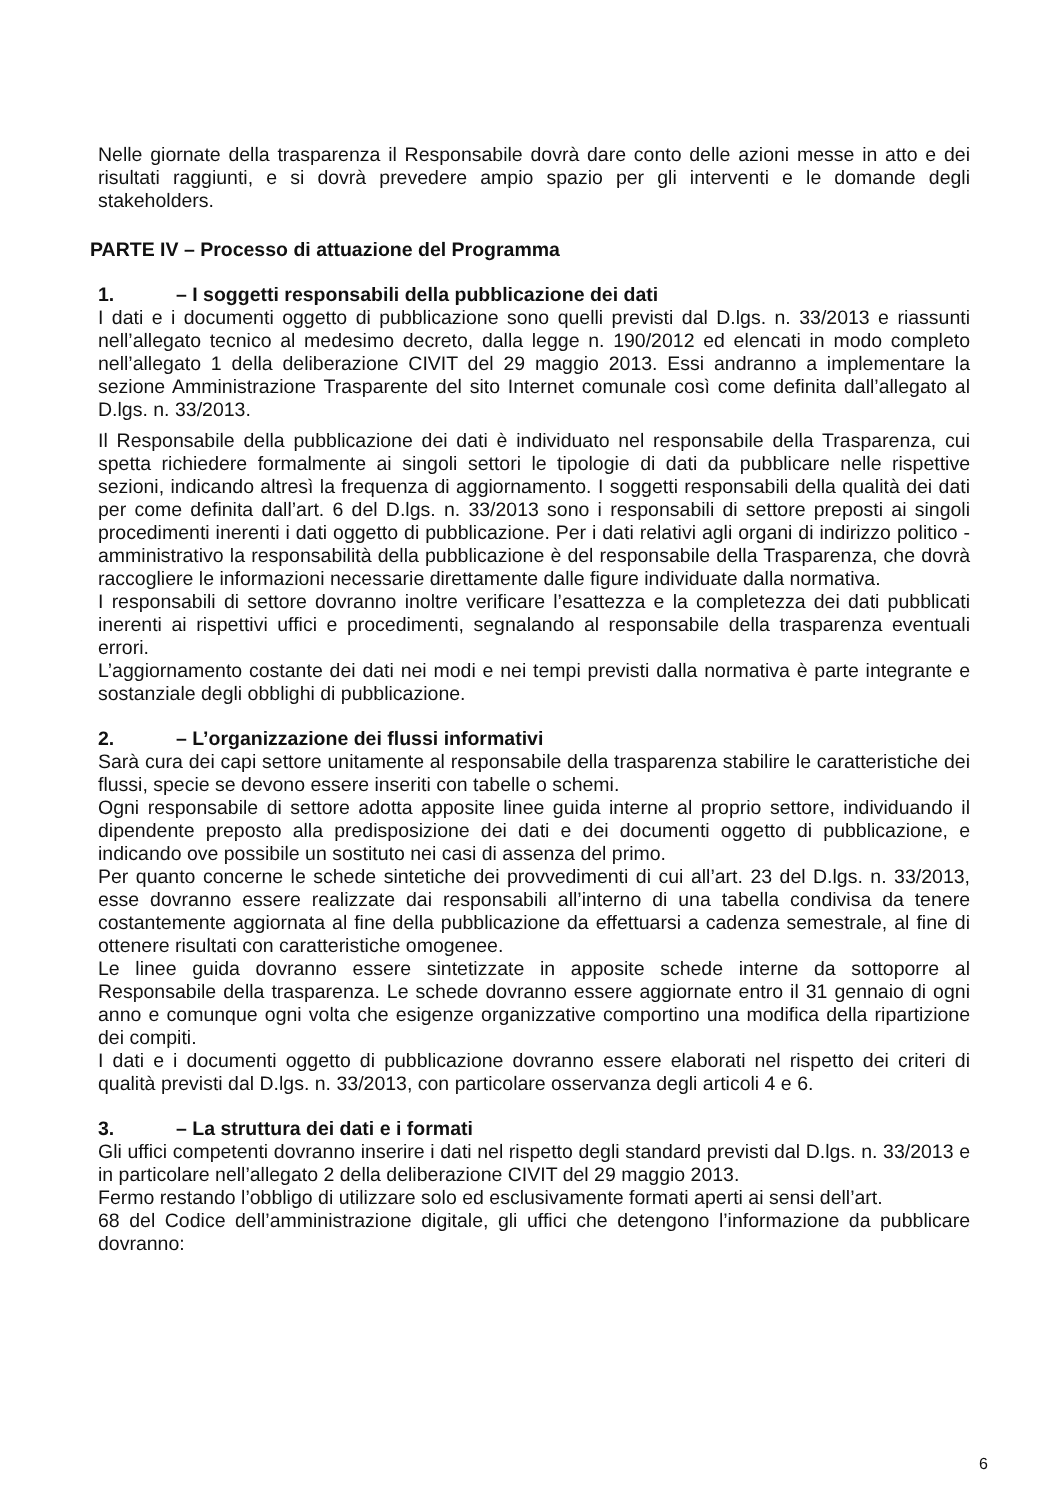Nelle giornate della trasparenza il Responsabile dovrà dare conto delle azioni messe in atto e dei risultati raggiunti, e si dovrà prevedere ampio spazio per gli interventi e le domande degli stakeholders.
PARTE IV – Processo di attuazione del Programma
1. – I soggetti responsabili della pubblicazione dei dati
I dati e i documenti oggetto di pubblicazione sono quelli previsti dal D.lgs. n. 33/2013 e riassunti nell’allegato tecnico al medesimo decreto, dalla legge n. 190/2012 ed elencati in modo completo nell’allegato 1 della deliberazione CIVIT del 29 maggio 2013. Essi andranno a implementare la sezione Amministrazione Trasparente del sito Internet comunale così come definita dall’allegato al D.lgs. n. 33/2013.
Il Responsabile della pubblicazione dei dati è individuato nel responsabile della Trasparenza, cui spetta richiedere formalmente ai singoli settori le tipologie di dati da pubblicare nelle rispettive sezioni, indicando altresì la frequenza di aggiornamento. I soggetti responsabili della qualità dei dati per come definita dall’art. 6 del D.lgs. n. 33/2013 sono i responsabili di settore preposti ai singoli procedimenti inerenti i dati oggetto di pubblicazione. Per i dati relativi agli organi di indirizzo politico - amministrativo la responsabilità della pubblicazione è del responsabile della Trasparenza, che dovrà raccogliere le informazioni necessarie direttamente dalle figure individuate dalla normativa.
I responsabili di settore dovranno inoltre verificare l’esattezza e la completezza dei dati pubblicati inerenti ai rispettivi uffici e procedimenti, segnalando al responsabile della trasparenza eventuali errori.
L’aggiornamento costante dei dati nei modi e nei tempi previsti dalla normativa è parte integrante e sostanziale degli obblighi di pubblicazione.
2. – L’organizzazione dei flussi informativi
Sarà cura dei capi settore unitamente al responsabile della trasparenza stabilire le caratteristiche dei flussi, specie se devono essere inseriti con tabelle o schemi.
Ogni responsabile di settore adotta apposite linee guida interne al proprio settore, individuando il dipendente preposto alla predisposizione dei dati e dei documenti oggetto di pubblicazione, e indicando ove possibile un sostituto nei casi di assenza del primo.
Per quanto concerne le schede sintetiche dei provvedimenti di cui all’art. 23 del D.lgs. n. 33/2013, esse dovranno essere realizzate dai responsabili all’interno di una tabella condivisa da tenere costantemente aggiornata al fine della pubblicazione da effettuarsi a cadenza semestrale, al fine di ottenere risultati con caratteristiche omogenee.
Le linee guida dovranno essere sintetizzate in apposite schede interne da sottoporre al Responsabile della trasparenza. Le schede dovranno essere aggiornate entro il 31 gennaio di ogni anno e comunque ogni volta che esigenze organizzative comportino una modifica della ripartizione dei compiti.
I dati e i documenti oggetto di pubblicazione dovranno essere elaborati nel rispetto dei criteri di qualità previsti dal D.lgs. n. 33/2013, con particolare osservanza degli articoli 4 e 6.
3. – La struttura dei dati e i formati
Gli uffici competenti dovranno inserire i dati nel rispetto degli standard previsti dal D.lgs. n. 33/2013 e in particolare nell’allegato 2 della deliberazione CIVIT del 29 maggio 2013.
Fermo restando l’obbligo di utilizzare solo ed esclusivamente formati aperti ai sensi dell’art.
68 del Codice dell’amministrazione digitale, gli uffici che detengono l’informazione da pubblicare dovranno:
6